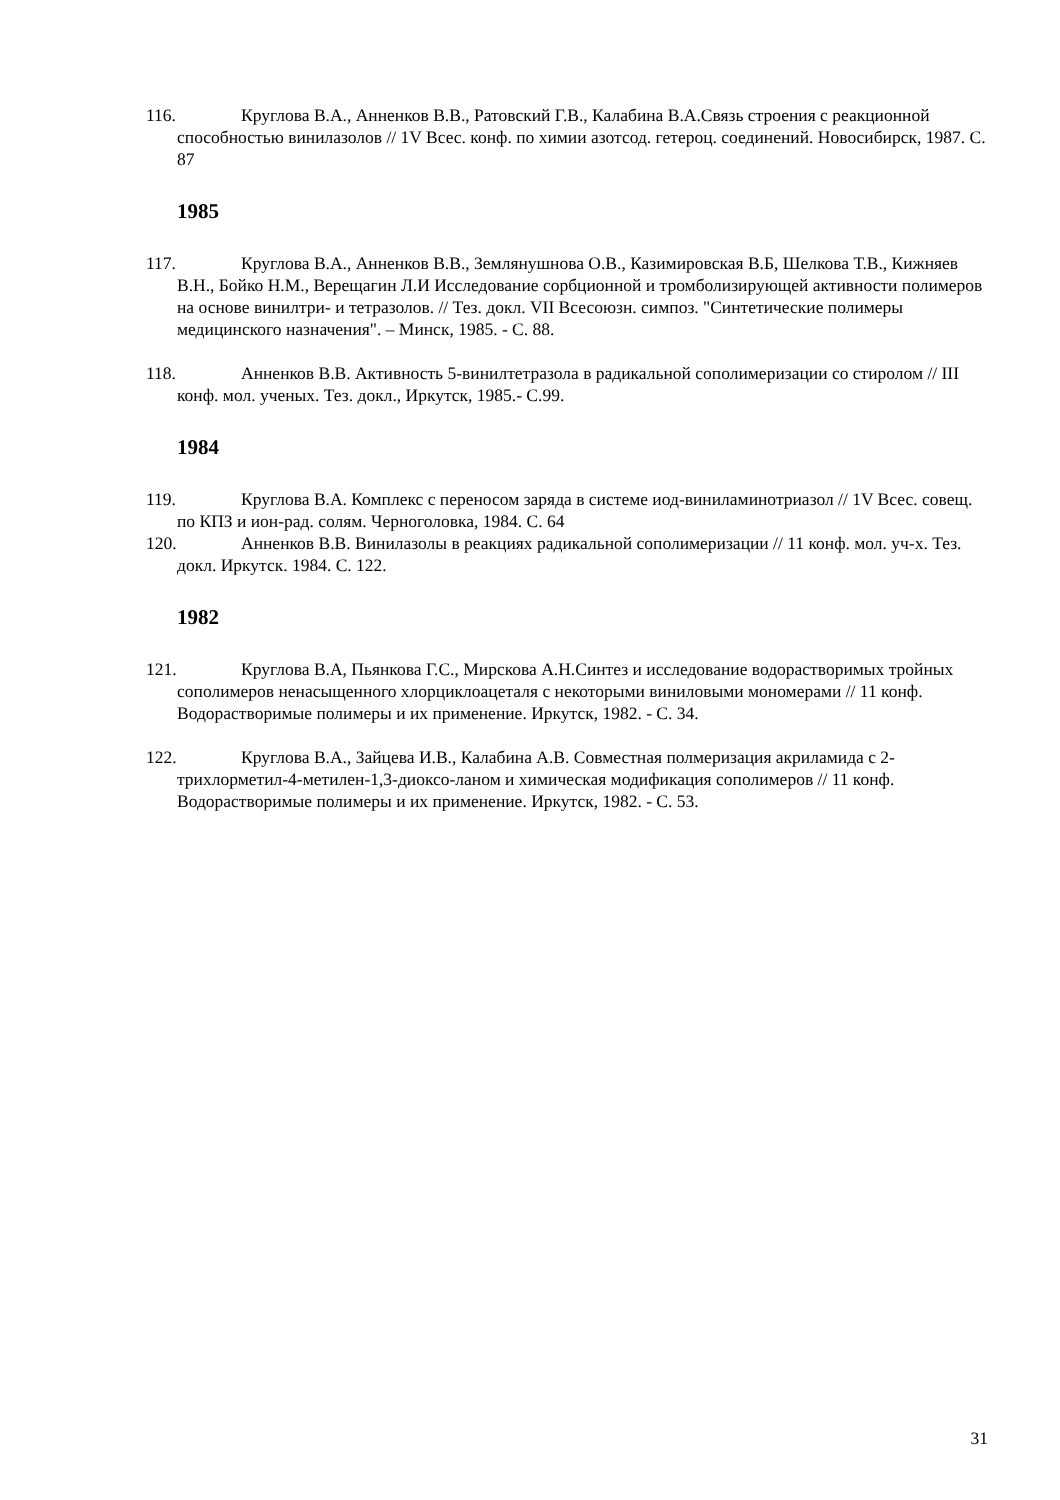116. Круглова В.А., Анненков В.В., Ратовский Г.В., Калабина В.А.Связь строения с реакционной способностью винилазолов // 1V Всес. конф. по химии азотсод. гетероц. соединений. Новосибирск, 1987. С. 87
1985
117. Круглова В.А., Анненков В.В., Землянушнова О.В., Казимировская В.Б, Шелкова Т.В., Кижняев В.Н., Бойко Н.М., Верещагин Л.И Исследование сорбционной и тромболизирующей активности полимеров на основе винилтри- и тетразолов. // Тез. докл. VII Всесоюзн. симпоз. "Синтетические полимеры медицинского назначения". – Минск, 1985. - С. 88.
118. Анненков В.В. Активность 5-винилтетразола в радикальной сополимеризации со стиролом // III конф. мол. ученых. Тез. докл., Иркутск, 1985.- С.99.
1984
119. Круглова В.А. Комплекс с переносом заряда в системе иод-виниламинотриазол // 1V Всес. совещ. по КПЗ и ион-рад. солям. Черноголовка, 1984. С. 64
120. Анненков В.В. Винилазолы в реакциях радикальной сополимеризации // 11 конф. мол. уч-х. Тез. докл. Иркутск. 1984. С. 122.
1982
121. Круглова В.А, Пьянкова Г.С., Мирскова А.Н.Синтез и исследование водорастворимых тройных сополимеров ненасыщенного хлорциклоацеталя с некоторыми виниловыми мономерами // 11 конф. Водорастворимые полимеры и их применение. Иркутск, 1982. - С. 34.
122. Круглова В.А., Зайцева И.В., Калабина А.В. Совместная полмеризация акриламида с 2-трихлорметил-4-метилен-1,3-диоксо-ланом и химическая модификация сополимеров // 11 конф. Водорастворимые полимеры и их применение. Иркутск, 1982. - С. 53.
31